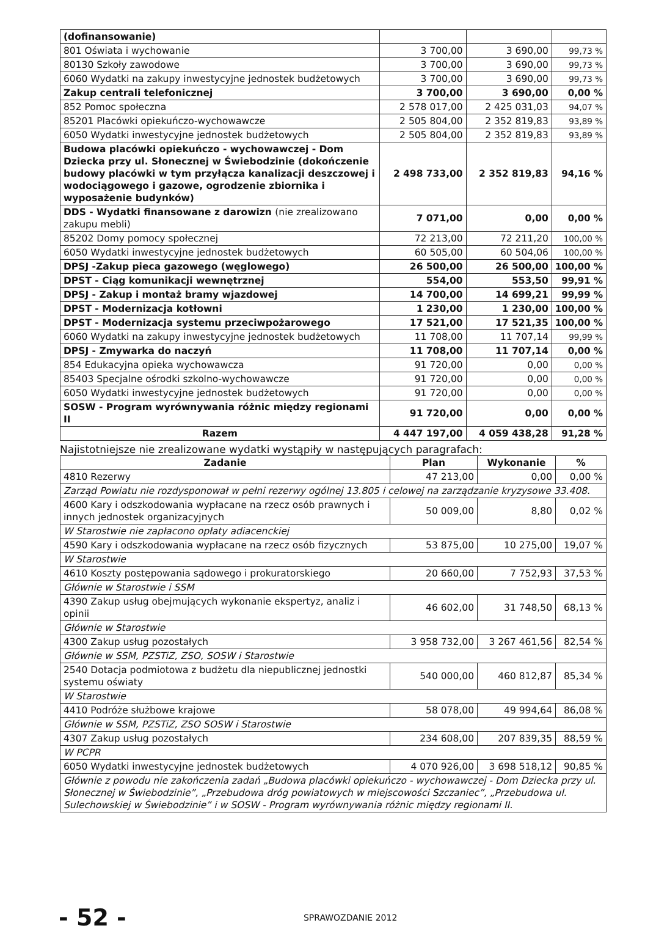| (dofinansowanie) | | | |
| 801 Oświata i wychowanie | 3 700,00 | 3 690,00 | 99,73 % |
| 80130 Szkoły zawodowe | 3 700,00 | 3 690,00 | 99,73 % |
| 6060 Wydatki na zakupy inwestycyjne jednostek budżetowych | 3 700,00 | 3 690,00 | 99,73 % |
| Zakup centrali telefonicznej | 3 700,00 | 3 690,00 | 0,00 % |
| 852 Pomoc społeczna | 2 578 017,00 | 2 425 031,03 | 94,07 % |
| 85201 Placówki opiekuńczo-wychowawcze | 2 505 804,00 | 2 352 819,83 | 93,89 % |
| 6050 Wydatki inwestycyjne jednostek budżetowych | 2 505 804,00 | 2 352 819,83 | 93,89 % |
| Budowa placówki opiekuńczo - wychowawczej - Dom Dziecka przy ul. Słonecznej w Świebodzinie (dokończenie budowy placówki w tym przyłącza kanalizacji deszczowej i wodociągowego i gazowe, ogrodzenie zbiornika i wyposażenie budynków) | 2 498 733,00 | 2 352 819,83 | 94,16 % |
| DDS - Wydatki finansowane z darowizn (nie zrealizowano zakupu mebli) | 7 071,00 | 0,00 | 0,00 % |
| 85202 Domy pomocy społecznej | 72 213,00 | 72 211,20 | 100,00 % |
| 6050 Wydatki inwestycyjne jednostek budżetowych | 60 505,00 | 60 504,06 | 100,00 % |
| DPSJ -Zakup pieca gazowego (węglowego) | 26 500,00 | 26 500,00 | 100,00 % |
| DPST - Ciąg komunikacji wewnętrznej | 554,00 | 553,50 | 99,91 % |
| DPSJ - Zakup i montaż bramy wjazdowej | 14 700,00 | 14 699,21 | 99,99 % |
| DPST - Modernizacja kotłowni | 1 230,00 | 1 230,00 | 100,00 % |
| DPST - Modernizacja systemu przeciwpożarowego | 17 521,00 | 17 521,35 | 100,00 % |
| 6060 Wydatki na zakupy inwestycyjne jednostek budżetowych | 11 708,00 | 11 707,14 | 99,99 % |
| DPSJ - Zmywarka do naczyń | 11 708,00 | 11 707,14 | 0,00 % |
| 854 Edukacyjna opieka wychowawcza | 91 720,00 | 0,00 | 0,00 % |
| 85403 Specjalne ośrodki szkolno-wychowawcze | 91 720,00 | 0,00 | 0,00 % |
| 6050 Wydatki inwestycyjne jednostek budżetowych | 91 720,00 | 0,00 | 0,00 % |
| SOSW - Program wyrównywania różnic między regionami II | 91 720,00 | 0,00 | 0,00 % |
| Razem | 4 447 197,00 | 4 059 438,28 | 91,28 % |
Najistotniejsze nie zrealizowane wydatki wystąpiły w następujących paragrafach:
| Zadanie | Plan | Wykonanie | % |
| --- | --- | --- | --- |
| 4810 Rezerwy | 47 213,00 | 0,00 | 0,00 % |
| Zarząd Powiatu nie rozdysponował w pełni rezerwy ogólnej 13.805 i celowej na zarządzanie kryzysowe 33.408. | | | |
| 4600 Kary i odszkodowania wypłacane na rzecz osób prawnych i innych jednostek organizacyjnych | 50 009,00 | 8,80 | 0,02 % |
| W Starostwie nie zapłacono opłaty adiacenckiej | | | |
| 4590 Kary i odszkodowania wypłacane na rzecz osób fizycznych | 53 875,00 | 10 275,00 | 19,07 % |
| W Starostwie | | | |
| 4610 Koszty postępowania sądowego i prokuratorskiego | 20 660,00 | 7 752,93 | 37,53 % |
| Głównie w Starostwie i SSM | | | |
| 4390 Zakup usług obejmujących wykonanie ekspertyz, analiz i opinii | 46 602,00 | 31 748,50 | 68,13 % |
| Głównie w Starostwie | | | |
| 4300 Zakup usług pozostałych | 3 958 732,00 | 3 267 461,56 | 82,54 % |
| Głównie w SSM, PZSTiZ, ZSO, SOSW i Starostwie | | | |
| 2540 Dotacja podmiotowa z budżetu dla niepublicznej jednostki systemu oświaty | 540 000,00 | 460 812,87 | 85,34 % |
| W Starostwie | | | |
| 4410 Podróże służbowe krajowe | 58 078,00 | 49 994,64 | 86,08 % |
| Głównie w SSM, PZSTiZ, ZSO SOSW i Starostwie | | | |
| 4307 Zakup usług pozostałych | 234 608,00 | 207 839,35 | 88,59 % |
| W PCPR | | | |
| 6050 Wydatki inwestycyjne jednostek budżetowych | 4 070 926,00 | 3 698 518,12 | 90,85 % |
| Głównie z powodu nie zakończenia zadań „Budowa placówki opiekuńczo - wychowawczej - Dom Dziecka przy ul. Słonecznej w Świebodzinie”, „Przebudowa dróg powiatowych w miejscowości Szczaniec”, „Przebudowa ul. Sulechowskiej w Świebodzinie” i w SOSW - Program wyrównywania różnic między regionami II. | | | |
- 52 - SPRAWOZDANIE 2012